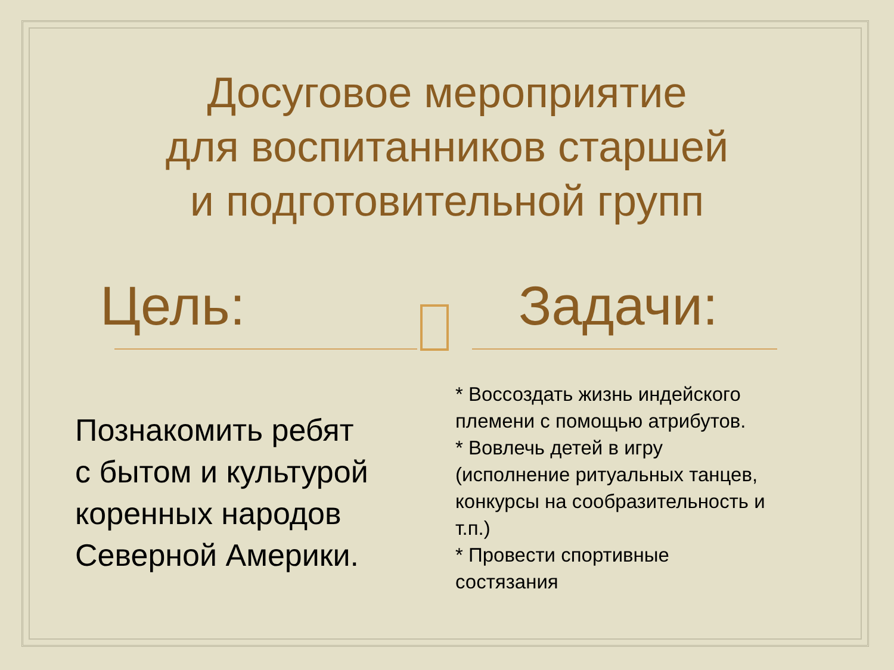Досуговое мероприятие
для воспитанников старшей
и подготовительной групп
Цель:
Познакомить ребят
с бытом и культурой
коренных народов
Северной Америки.
Задачи:
* Воссоздать жизнь индейского
племени с помощью атрибутов.
* Вовлечь детей в игру
(исполнение ритуальных танцев,
конкурсы на сообразительность и
т.п.)
* Провести спортивные
состязания